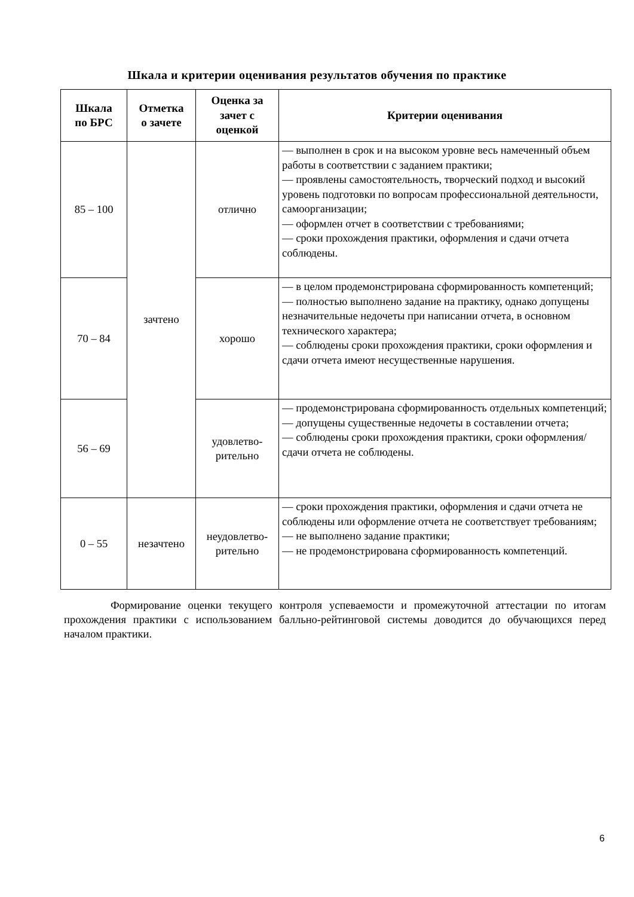Шкала и критерии оценивания результатов обучения по практике
| Шкала по БРС | Отметка о зачете | Оценка за зачет с оценкой | Критерии оценивания |
| --- | --- | --- | --- |
| 85 – 100 | зачтено | отлично | — выполнен в срок и на высоком уровне весь намеченный объем работы в соответствии с заданием практики; — проявлены самостоятельность, творческий подход и высокий уровень подготовки по вопросам профессиональной деятельности, самоорганизации; — оформлен отчет в соответствии с требованиями; — сроки прохождения практики, оформления и сдачи отчета соблюдены. |
| 70 – 84 | | хорошо | — в целом продемонстрирована сформированность компетенций; — полностью выполнено задание на практику, однако допущены незначительные недочеты при написании отчета, в основном технического характера; — соблюдены сроки прохождения практики, сроки оформления и сдачи отчета имеют несущественные нарушения. |
| 56 – 69 | | удовлетво- рительно | — продемонстрирована сформированность отдельных компетенций; — допущены существенные недочеты в составлении отчета; — соблюдены сроки прохождения практики, сроки оформления/сдачи отчета не соблюдены. |
| 0 – 55 | незачтено | неудовлетво- рительно | — сроки прохождения практики, оформления и сдачи отчета не соблюдены или оформление отчета не соответствует требованиям; — не выполнено задание практики; — не продемонстрирована сформированность компетенций. |
Формирование оценки текущего контроля успеваемости и промежуточной аттестации по итогам прохождения практики с использованием балльно-рейтинговой системы доводится до обучающихся перед началом практики.
6